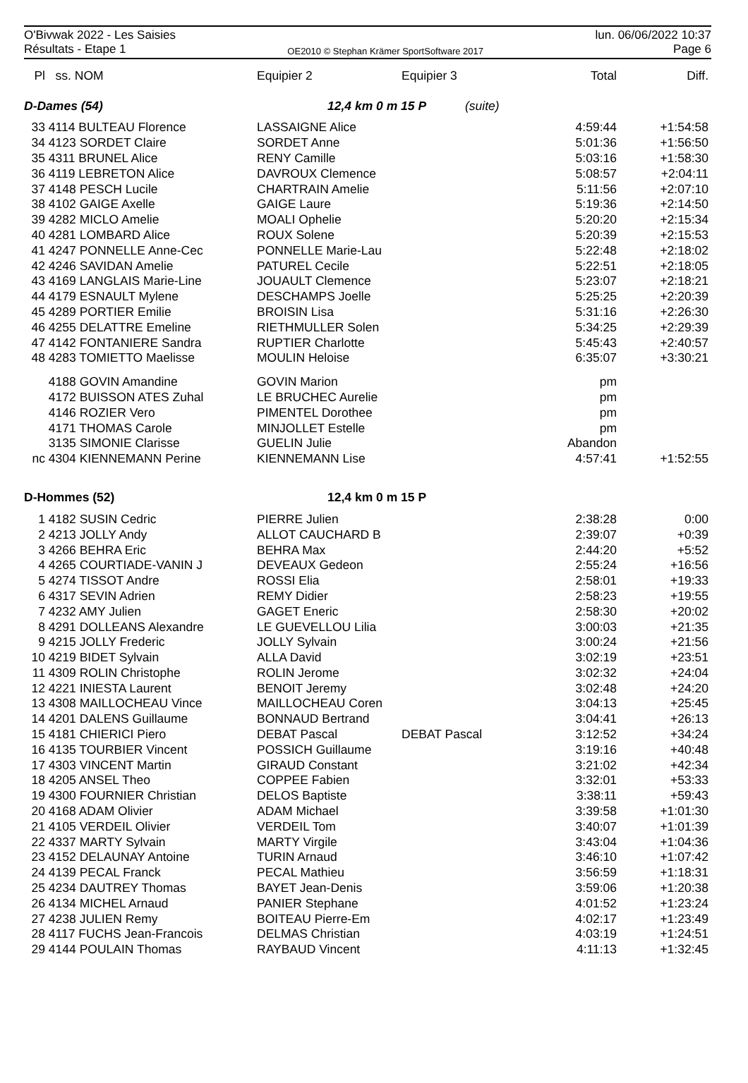O'Bivwak 2022 - Les Saisies
Résultats - Etape 1
OE2010 © Stephan Krämer SportSoftware 2017
lun. 06/06/2022 10:37
Page 6
| Pl | ss. NOM | Equipier 2 | Equipier 3 | Total | Diff. |
| --- | --- | --- | --- | --- | --- |
| D-Dames (54) | | 12,4 km 0 m 15 P (suite) | | | |
| 33 | 4114 BULTEAU Florence | LASSAIGNE Alice | | 4:59:44 | +1:54:58 |
| 34 | 4123 SORDET Claire | SORDET Anne | | 5:01:36 | +1:56:50 |
| 35 | 4311 BRUNEL Alice | RENY Camille | | 5:03:16 | +1:58:30 |
| 36 | 4119 LEBRETON Alice | DAVROUX Clemence | | 5:08:57 | +2:04:11 |
| 37 | 4148 PESCH Lucile | CHARTRAIN Amelie | | 5:11:56 | +2:07:10 |
| 38 | 4102 GAIGE Axelle | GAIGE Laure | | 5:19:36 | +2:14:50 |
| 39 | 4282 MICLO Amelie | MOALI Ophelie | | 5:20:20 | +2:15:34 |
| 40 | 4281 LOMBARD Alice | ROUX Solene | | 5:20:39 | +2:15:53 |
| 41 | 4247 PONNELLE Anne-Cec | PONNELLE Marie-Lau | | 5:22:48 | +2:18:02 |
| 42 | 4246 SAVIDAN Amelie | PATUREL Cecile | | 5:22:51 | +2:18:05 |
| 43 | 4169 LANGLAIS Marie-Line | JOUAULT Clemence | | 5:23:07 | +2:18:21 |
| 44 | 4179 ESNAULT Mylene | DESCHAMPS Joelle | | 5:25:25 | +2:20:39 |
| 45 | 4289 PORTIER Emilie | BROISIN Lisa | | 5:31:16 | +2:26:30 |
| 46 | 4255 DELATTRE Emeline | RIETHMULLER Solen | | 5:34:25 | +2:29:39 |
| 47 | 4142 FONTANIERE Sandra | RUPTIER Charlotte | | 5:45:43 | +2:40:57 |
| 48 | 4283 TOMIETTO Maelisse | MOULIN Heloise | | 6:35:07 | +3:30:21 |
| | 4188 GOVIN Amandine | GOVIN Marion | | pm | |
| | 4172 BUISSON ATES Zuhal | LE BRUCHEC Aurelie | | pm | |
| | 4146 ROZIER Vero | PIMENTEL Dorothee | | pm | |
| | 4171 THOMAS Carole | MINJOLLET Estelle | | pm | |
| | 3135 SIMONIE Clarisse | GUELIN Julie | | Abandon | |
| nc | 4304 KIENNEMANN Perine | KIENNEMANN Lise | | 4:57:41 | +1:52:55 |
| D-Hommes (52) | | 12,4 km 0 m 15 P | | | |
| 1 | 4182 SUSIN Cedric | PIERRE Julien | | 2:38:28 | 0:00 |
| 2 | 4213 JOLLY Andy | ALLOT CAUCHARD B | | 2:39:07 | +0:39 |
| 3 | 4266 BEHRA Eric | BEHRA Max | | 2:44:20 | +5:52 |
| 4 | 4265 COURTIADE-VANIN J | DEVEAUX Gedeon | | 2:55:24 | +16:56 |
| 5 | 4274 TISSOT Andre | ROSSI Elia | | 2:58:01 | +19:33 |
| 6 | 4317 SEVIN Adrien | REMY Didier | | 2:58:23 | +19:55 |
| 7 | 4232 AMY Julien | GAGET Eneric | | 2:58:30 | +20:02 |
| 8 | 4291 DOLLEANS Alexandre | LE GUEVELLOU Lilia | | 3:00:03 | +21:35 |
| 9 | 4215 JOLLY Frederic | JOLLY Sylvain | | 3:00:24 | +21:56 |
| 10 | 4219 BIDET Sylvain | ALLA David | | 3:02:19 | +23:51 |
| 11 | 4309 ROLIN Christophe | ROLIN Jerome | | 3:02:32 | +24:04 |
| 12 | 4221 INIESTA Laurent | BENOIT Jeremy | | 3:02:48 | +24:20 |
| 13 | 4308 MAILLOCHEAU Vince | MAILLOCHEAU Coren | | 3:04:13 | +25:45 |
| 14 | 4201 DALENS Guillaume | BONNAUD Bertrand | | 3:04:41 | +26:13 |
| 15 | 4181 CHIERICI Piero | DEBAT Pascal | DEBAT Pascal | 3:12:52 | +34:24 |
| 16 | 4135 TOURBIER Vincent | POSSICH Guillaume | | 3:19:16 | +40:48 |
| 17 | 4303 VINCENT Martin | GIRAUD Constant | | 3:21:02 | +42:34 |
| 18 | 4205 ANSEL Theo | COPPEE Fabien | | 3:32:01 | +53:33 |
| 19 | 4300 FOURNIER Christian | DELOS Baptiste | | 3:38:11 | +59:43 |
| 20 | 4168 ADAM Olivier | ADAM Michael | | 3:39:58 | +1:01:30 |
| 21 | 4105 VERDEIL Olivier | VERDEIL Tom | | 3:40:07 | +1:01:39 |
| 22 | 4337 MARTY Sylvain | MARTY Virgile | | 3:43:04 | +1:04:36 |
| 23 | 4152 DELAUNAY Antoine | TURIN Arnaud | | 3:46:10 | +1:07:42 |
| 24 | 4139 PECAL Franck | PECAL Mathieu | | 3:56:59 | +1:18:31 |
| 25 | 4234 DAUTREY Thomas | BAYET Jean-Denis | | 3:59:06 | +1:20:38 |
| 26 | 4134 MICHEL Arnaud | PANIER Stephane | | 4:01:52 | +1:23:24 |
| 27 | 4238 JULIEN Remy | BOITEAU Pierre-Em | | 4:02:17 | +1:23:49 |
| 28 | 4117 FUCHS Jean-Francois | DELMAS Christian | | 4:03:19 | +1:24:51 |
| 29 | 4144 POULAIN Thomas | RAYBAUD Vincent | | 4:11:13 | +1:32:45 |